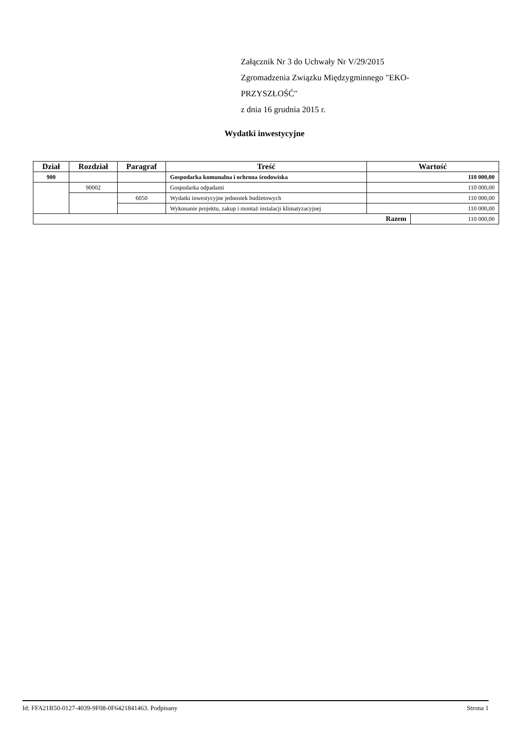Załącznik Nr 3 do Uchwały Nr V/29/2015
Zgromadzenia Związku Międzygminnego "EKO-PRZYSZŁOŚĆ"
z dnia 16 grudnia 2015 r.
Wydatki inwestycyjne
| Dział | Rozdział | Paragraf | Treść | Wartość | |
| --- | --- | --- | --- | --- | --- |
| 900 | | | Gospodarka komunalna i ochrona środowiska | 110 000,00 | |
| | 90002 | | Gospodarka odpadami | 110 000,00 | |
| | | 6050 | Wydatki inwestycyjne jednostek budżetowych | 110 000,00 | |
| | | | Wykonanie projektu, zakup i montaż instalacji klimatyzacyjnej | 110 000,00 | |
| Razem | | | | | 110 000,00 |
Id: FFA21B50-0127-4039-9F08-0F6421841463. Podpisany Strona 1